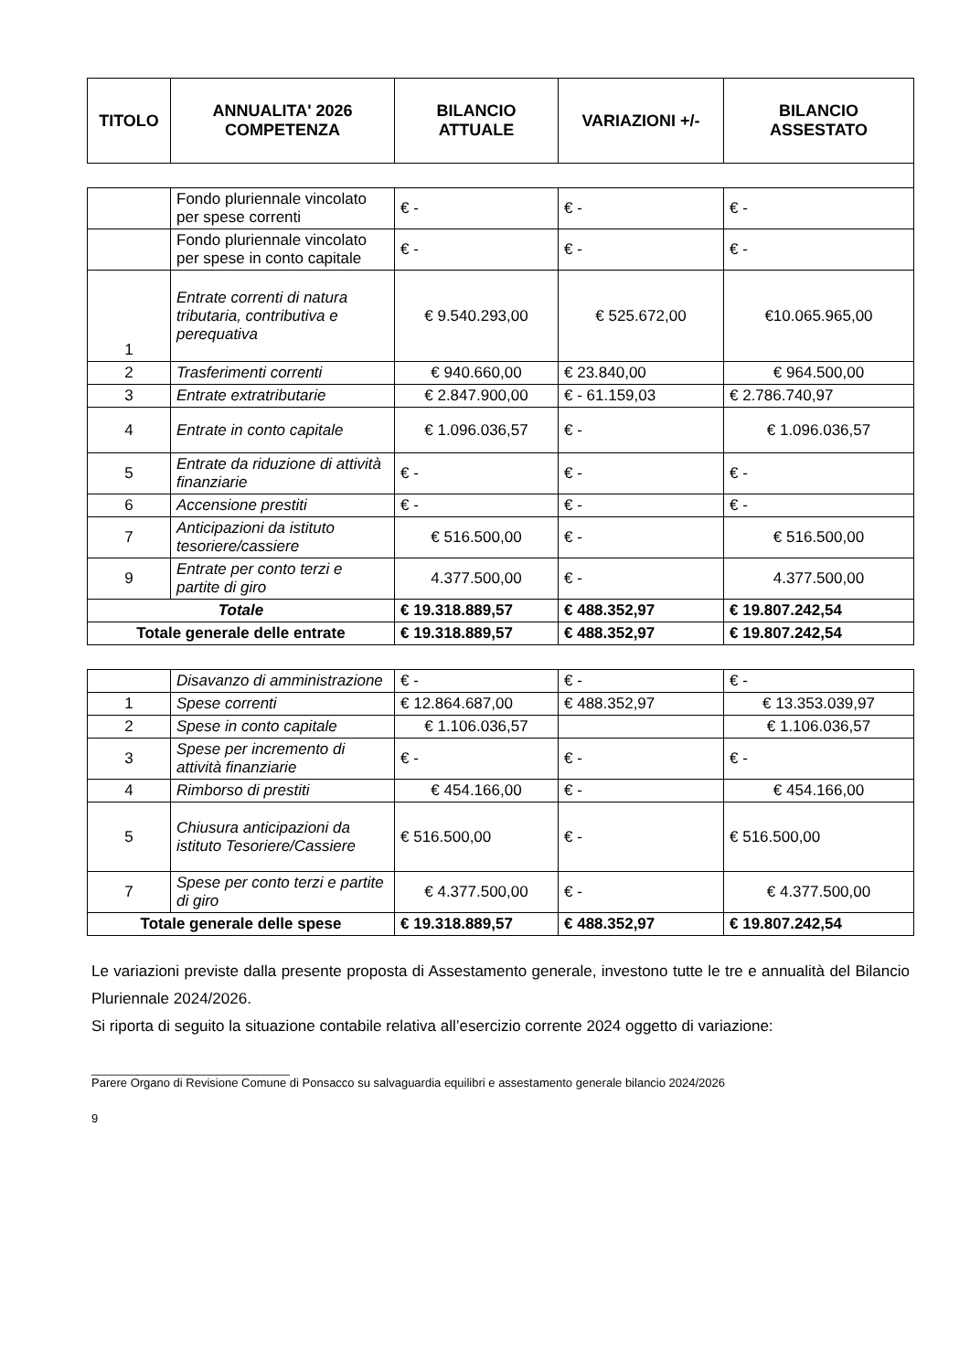| TITOLO | ANNUALITA' 2026 COMPETENZA | BILANCIO ATTUALE | VARIAZIONI +/- | BILANCIO ASSESTATO |
| --- | --- | --- | --- | --- |
| | Fondo pluriennale vincolato per spese correnti | € - | € - | € - |
| | Fondo pluriennale vincolato per spese in conto capitale | € - | € - | € - |
| 1 | Entrate correnti di natura tributaria, contributiva e perequativa | € 9.540.293,00 | € 525.672,00 | €10.065.965,00 |
| 2 | Trasferimenti correnti | € 940.660,00 | € 23.840,00 | € 964.500,00 |
| 3 | Entrate extratributarie | € 2.847.900,00 | € - 61.159,03 | € 2.786.740,97 |
| 4 | Entrate in conto capitale | € 1.096.036,57 | € - | € 1.096.036,57 |
| 5 | Entrate da riduzione di attività finanziarie | € - | € - | € - |
| 6 | Accensione prestiti | € - | € - | € - |
| 7 | Anticipazioni da istituto tesoriere/cassiere | € 516.500,00 | € - | € 516.500,00 |
| 9 | Entrate per conto terzi e partite di giro | 4.377.500,00 | € - | 4.377.500,00 |
| Totale | | € 19.318.889,57 | € 488.352,97 | € 19.807.242,54 |
| Totale generale delle entrate | | € 19.318.889,57 | € 488.352,97 | € 19.807.242,54 |
| | Disavanzo di amministrazione | € - | € - | € - |
| 1 | Spese correnti | € 12.864.687,00 | € 488.352,97 | € 13.353.039,97 |
| 2 | Spese in conto capitale | € 1.106.036,57 | | € 1.106.036,57 |
| 3 | Spese per incremento di attività finanziarie | € - | € - | € - |
| 4 | Rimborso di prestiti | € 454.166,00 | € - | € 454.166,00 |
| 5 | Chiusura anticipazioni da istituto Tesoriere/Cassiere | € 516.500,00 | € - | € 516.500,00 |
| 7 | Spese per conto terzi e partite di giro | € 4.377.500,00 | € - | € 4.377.500,00 |
| Totale generale delle spese | | € 19.318.889,57 | € 488.352,97 | € 19.807.242,54 |
Le variazioni previste dalla presente proposta di Assestamento generale, investono tutte le tre e annualità del Bilancio Pluriennale 2024/2026.
Si riporta di seguito la situazione contabile relativa all’esercizio corrente 2024 oggetto di variazione:
______________________________
Parere Organo di Revisione Comune di Ponsacco su salvaguardia equilibri e assestamento generale bilancio 2024/2026
9